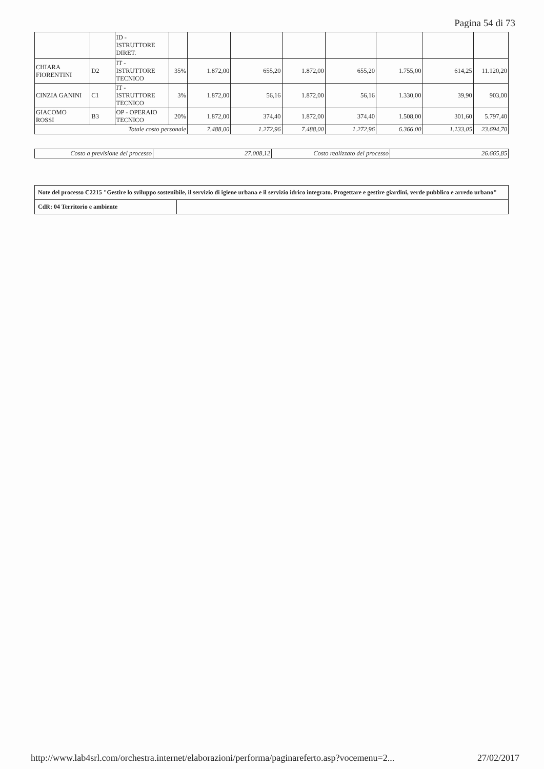Pagina 54 di 73
| | | ID - ISTRUTTORE DIRET. | | | | | | | | |
| CHIARA FIORENTINI | D2 | IT - ISTRUTTORE TECNICO | 35% | 1.872,00 | 655,20 | 1.872,00 | 655,20 | 1.755,00 | 614,25 | 11.120,20 |
| CINZIA GANINI | C1 | IT - ISTRUTTORE TECNICO | 3% | 1.872,00 | 56,16 | 1.872,00 | 56,16 | 1.330,00 | 39,90 | 903,00 |
| GIACOMO ROSSI | B3 | OP - OPERAIO TECNICO | 20% | 1.872,00 | 374,40 | 1.872,00 | 374,40 | 1.508,00 | 301,60 | 5.797,40 |
| Totale costo personale | | | | 7.488,00 | 1.272,96 | 7.488,00 | 1.272,96 | 6.366,00 | 1.133,05 | 23.694,70 |
| Costo a previsione del processo | 27.008,12 | Costo realizzato del processo | 26.665,85 |
| Note del processo C2215 "Gestire lo sviluppo sostenibile, il servizio di igiene urbana e il servizio idrico integrato. Progettare e gestire giardini, verde pubblico e arredo urbano" | |
| CdR: 04 Territorio e ambiente | |
http://www.lab4srl.com/orchestra.internet/elaborazioni/performa/paginareferto.asp?vocemenu=2... 27/02/2017